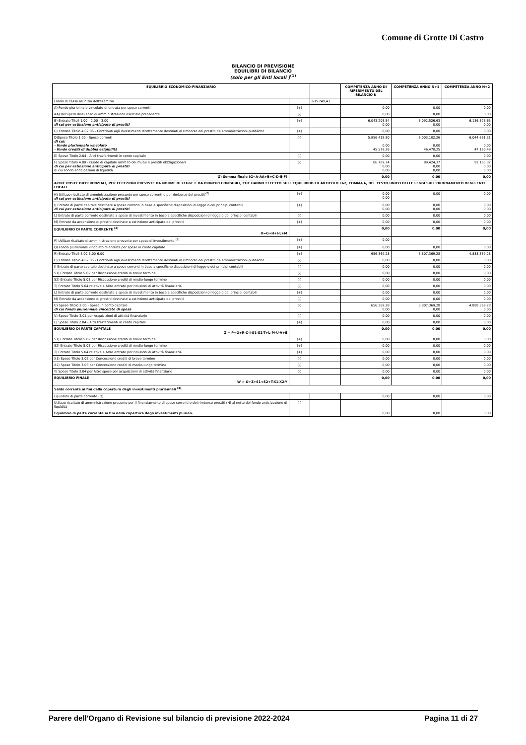Comune di Grotte Di Castro
BILANCIO DI PREVISIONE
EQUILIBRI DI BILANCIO
(solo per gli Enti locali )<sup>(1)</sup>
| EQUILIBRIO ECONOMICO-FINANZIARIO | | | COMPETENZA ANNO DI RIFERIMENTO DEL BILANCIO N | COMPETENZA ANNO N+1 | COMPETENZA ANNO N+2 |
| --- | --- | --- | --- | --- | --- |
| Fondo di cassa all'inizio dell'esercizio | | 635.249,43 | | | |
| A) Fondo pluriennale vincolato di entrata per spese correnti | (+) | | 0,00 | 0,00 | 0,00 |
| AA) Recupero disavanzo di amministrazione esercizio precedente | (-) | | 0,00 | 0,00 | 0,00 |
| B) Entrate Titoli 1.00 - 2.00 - 3.00 di cui per estinzione anticipata di prestiti | (+) | | 6.043.208,54 0,00 | 6.092.526,63 0,00 | 6.136.826,63 0,00 |
| C) Entrate Titolo 4.02.06 - Contributi agli investimenti direttamente destinati al rimborso dei prestiti da amministrazioni pubbliche | (+) | | 0,00 | 0,00 | 0,00 |
| D)Spese Titolo 1.00 - Spese correnti di cui: - fondo pluriennale vincolato - fondo crediti di dubbia esigibilità | (-) | | 5.956.418,80 0,00 45.579,26 | 6.003.102,26 0,00 46.470,25 | 6.044.661,31 0,00 47.160,49 |
| E) Spese Titolo 2.04 - Altri trasferimenti in conto capitale | (-) | | 0,00 | 0,00 | 0,00 |
| F) Spese Titolo 4.00 - Quote di capitale amm.to dei mutui e prestiti obbligazionari di cui per estinzione anticipata di prestiti di cui Fondo anticipazioni di liquidità | (-) | | 86.789,74 0,00 0,00 | 89.424,37 0,00 0,00 | 92.165,32 0,00 0,00 |
| G) Somma finale (G=A-AA+B+C-D-E-F) | | | 0,00 | 0,00 | 0,00 |
| ALTRE POSTE DIFFERENZIALI, PER ECCEZIONI PREVISTE DA NORME DI LEGGE E DA PRINCIPI CONTABILI, CHE HANNO EFFETTO SULL'EQUILIBRIO EX ARTICOLO 162, COMMA 6, DEL TESTO UNICO DELLE LEGGI SULL'ORDINAMENTO DEGLI ENTI LOCALI | | | | | |
| H) Utilizzo risultato di amministrazione presunto per spese correnti e per rimborso dei prestiti<sup>(2)</sup> di cui per estinzione anticipata di prestiti | (+) | | 0,00 0,00 | 0,00 | 0,00 |
| I) Entrate di parte capitale destinate a spese correnti in base a specifiche disposizioni di legge o dei principi contabili di cui per estinzione anticipata di prestiti | (+) | | 0,00 0,00 | 0,00 0,00 | 0,00 0,00 |
| L) Entrate di parte corrente destinate a spese di investimento in base a specifiche disposizioni di legge o dei principi contabili | (-) | | 0,00 | 0,00 | 0,00 |
| M) Entrate da accensione di prestiti destinate a estinzione anticipata dei prestiti | (+) | | 0,00 | 0,00 | 0,00 |
| EQUILIBRIO DI PARTE CORRENTE <sup>(3)</sup> O=G+H+I-L+M | | | 0,00 | 0,00 | 0,00 |
| P) Utilizzo risultato di amministrazione presunto per spese di investimento <sup>(2)</sup> | (+) | | 0,00 | - | - |
| Q) Fondo pluriennale vincolato di entrata per spese in conto capitale | (+) | | 0,00 | 0,00 | 0,00 |
| R) Entrate Titoli 4.00-5.00-6.00 | (+) | | 656.369,28 | 3.807.369,28 | 4.888.369,28 |
| C) Entrate Titolo 4.02.06 - Contributi agli investimenti direttamente destinati al rimborso dei prestiti da amministrazioni pubbliche | (-) | | 0,00 | 0,00 | 0,00 |
| I) Entrate di parte capitale destinate a spese correnti in base a specifiche disposizioni di legge o dei principi contabili | (-) | | 0,00 | 0,00 | 0,00 |
| S1) Entrate Titolo 5.02 per Riscossione crediti di breve termine | (-) | | 0,00 | 0,00 | 0,00 |
| S2) Entrate Titolo 5.03 per Riscossione crediti di medio-lungo termine | (-) | | 0,00 | 0,00 | 0,00 |
| T) Entrate Titolo 5.04 relative a Altre entrate per riduzioni di attività finanziaria | (-) | | 0,00 | 0,00 | 0,00 |
| L) Entrate di parte corrente destinate a spese di investimento in base a specifiche disposizioni di legge o dei principi contabili | (+) | | 0,00 | 0,00 | 0,00 |
| M) Entrate da accensione di prestiti destinate a estinzione anticipata dei prestiti | (-) | | 0,00 | 0,00 | 0,00 |
| U) Spese Titolo 2.00 - Spese in conto capitale di cui fondo pluriennale vincolato di spesa | (-) | | 656.369,28 0,00 | 3.807.369,28 0,00 | 4.888.369,28 0,00 |
| V) Spese Titolo 3.01 per Acquisizioni di attività finanziarie | (-) | | 0,00 | 0,00 | 0,00 |
| E) Spese Titolo 2.04 - Altri trasferimenti in conto capitale | (+) | | 0,00 | 0,00 | 0,00 |
| EQUILIBRIO DI PARTE CAPITALE Z = P+Q+R-C-I-S1-S2-T+L-M-U-V+E | | | 0,00 | 0,00 | 0,00 |
| S1) Entrate Titolo 5.02 per Riscossione crediti di breve termine | (+) | | 0,00 | 0,00 | 0,00 |
| S2) Entrate Titolo 5.03 per Riscossione crediti di medio-lungo termine | (+) | | 0,00 | 0,00 | 0,00 |
| T) Entrate Titolo 5.04 relative a Altre entrate per riduzioni di attività finanziaria | (+) | | 0,00 | 0,00 | 0,00 |
| X1) Spese Titolo 3.02 per Concessione crediti di breve termine | (-) | | 0,00 | 0,00 | 0,00 |
| X2) Spese Titolo 3.03 per Concessione crediti di medio-lungo termine | (-) | | 0,00 | 0,00 | 0,00 |
| Y) Spese Titolo 3.04 per Altre spese per acquisizioni di attività finanziarie | (-) | | 0,00 | 0,00 | 0,00 |
| EQUILIBRIO FINALE W = O+Z+S1+S2+T-X1-X2-Y | | | 0,00 | 0,00 | 0,00 |
| Saldo corrente ai fini della copertura degli investimenti pluriennali <sup>(4)</sup>: | | | | | |
| Equilibrio di parte corrente (O) | | | 0,00 | 0,00 | 0,00 |
| Utilizzo risultato di amministrazione presunto per il finanziamento di spese correnti e del rimborso prestiti (H) al netto del fondo anticipazione di liquidità | (-) | | | | |
| Equilibrio di parte corrente ai fini della copertura degli investimenti plurien. | | | 0,00 | 0,00 | 0,00 |
Parere dell'Organo di Revisione sul bilancio di previsione 2022-2024 Pagina 11 di 27